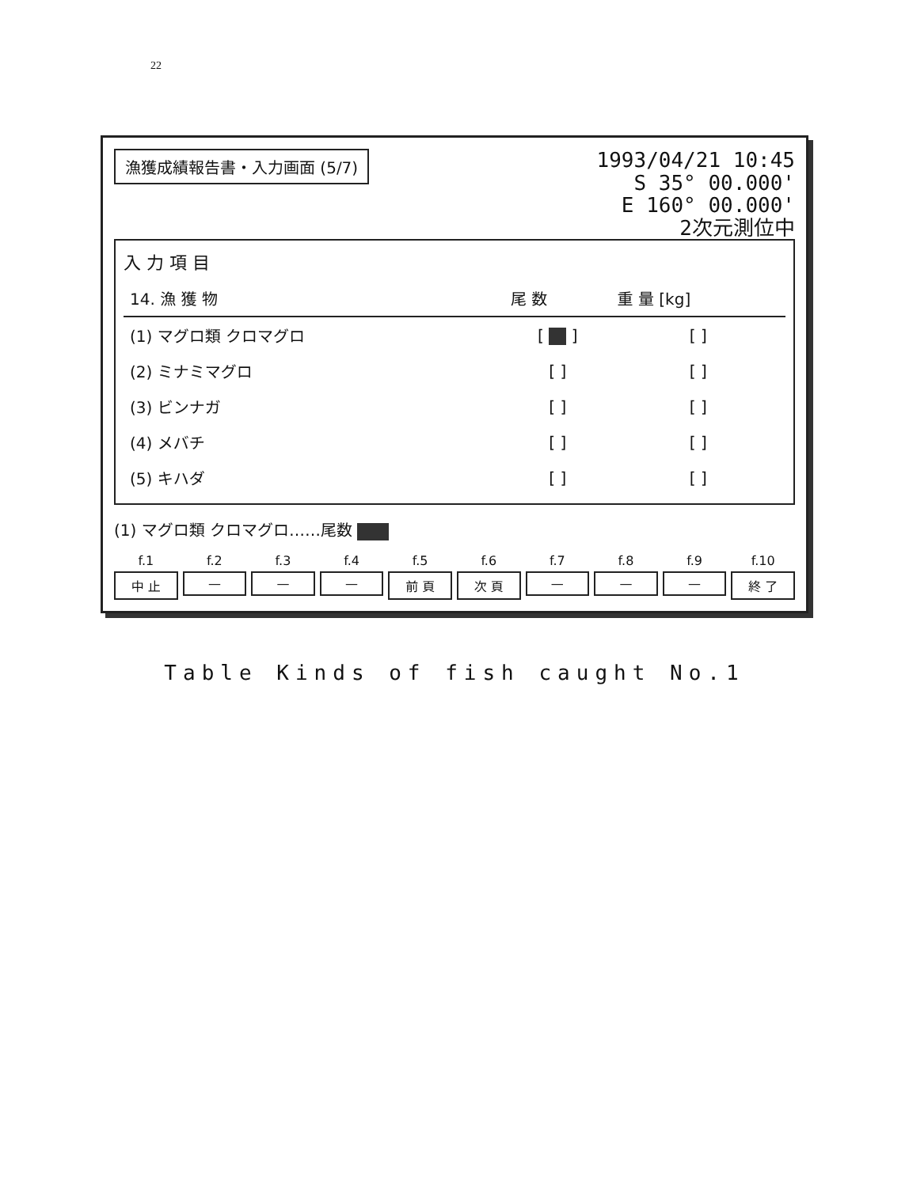22
漁獲成績報告書・入力画面 (5/7)
1993/04/21 10:45
S 35° 00.000'
E 160° 00.000'
2次元測位中
入 力 項 目
| 14. 漁 獲 物 | 尾 数 | 重 量 [kg] |
| --- | --- | --- |
| (1) マグロ類 クロマグロ | [ ] | [ ] |
| (2) ミナミマグロ | [ ] | [ ] |
| (3) ビンナガ | [ ] | [ ] |
| (4) メバチ | [ ] | [ ] |
| (5) キハダ | [ ] | [ ] |
(1) マグロ類 クロマグロ……尾数
f.1
中 止
f.2
—
f.3
—
f.4
—
f.5
前 頁
f.6
次 頁
f.7
—
f.8
—
f.9
—
f.10
終 了
Table Kinds of fish caught No.1